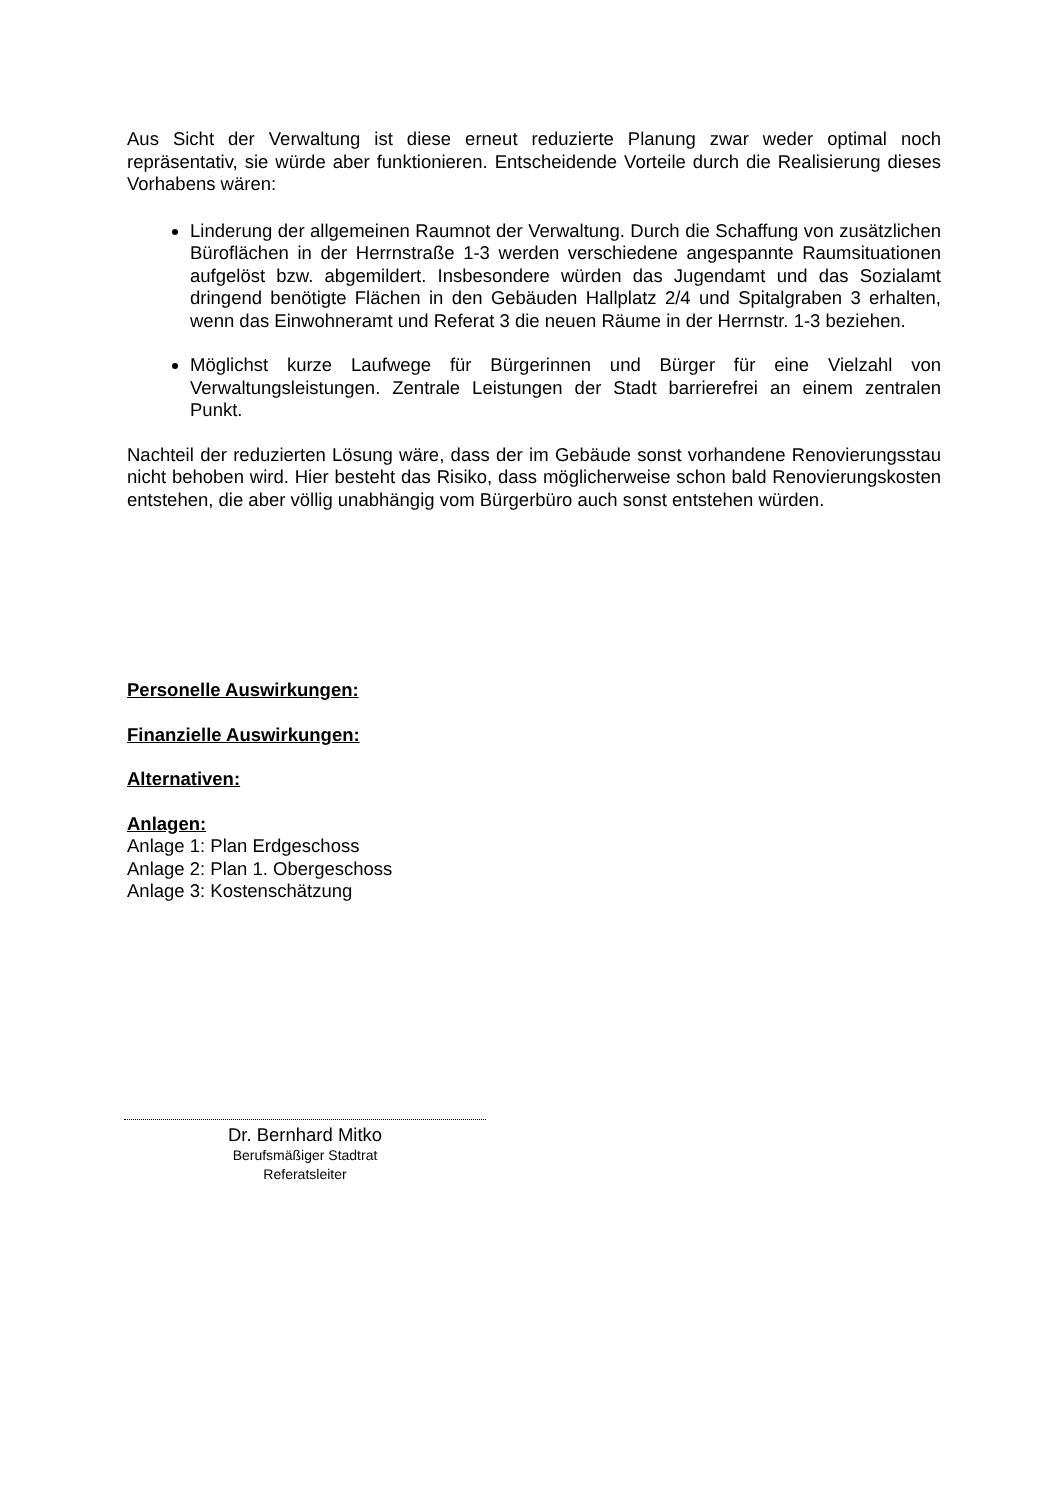Aus Sicht der Verwaltung ist diese erneut reduzierte Planung zwar weder optimal noch repräsentativ, sie würde aber funktionieren. Entscheidende Vorteile durch die Realisierung dieses Vorhabens wären:
Linderung der allgemeinen Raumnot der Verwaltung. Durch die Schaffung von zusätzlichen Büroflächen in der Herrnstraße 1-3 werden verschiedene angespannte Raumsituationen aufgelöst bzw. abgemildert. Insbesondere würden das Jugendamt und das Sozialamt dringend benötigte Flächen in den Gebäuden Hallplatz 2/4 und Spitalgraben 3 erhalten, wenn das Einwohneramt und Referat 3 die neuen Räume in der Herrnstr. 1-3 beziehen.
Möglichst kurze Laufwege für Bürgerinnen und Bürger für eine Vielzahl von Verwaltungsleistungen. Zentrale Leistungen der Stadt barrierefrei an einem zentralen Punkt.
Nachteil der reduzierten Lösung wäre, dass der im Gebäude sonst vorhandene Renovierungsstau nicht behoben wird. Hier besteht das Risiko, dass möglicherweise schon bald Renovierungskosten entstehen, die aber völlig unabhängig vom Bürgerbüro auch sonst entstehen würden.
Personelle Auswirkungen:
Finanzielle Auswirkungen:
Alternativen:
Anlagen:
Anlage 1: Plan Erdgeschoss
Anlage 2: Plan 1. Obergeschoss
Anlage 3: Kostenschätzung
Dr. Bernhard Mitko
Berufsmäßiger Stadtrat
Referatsleiter